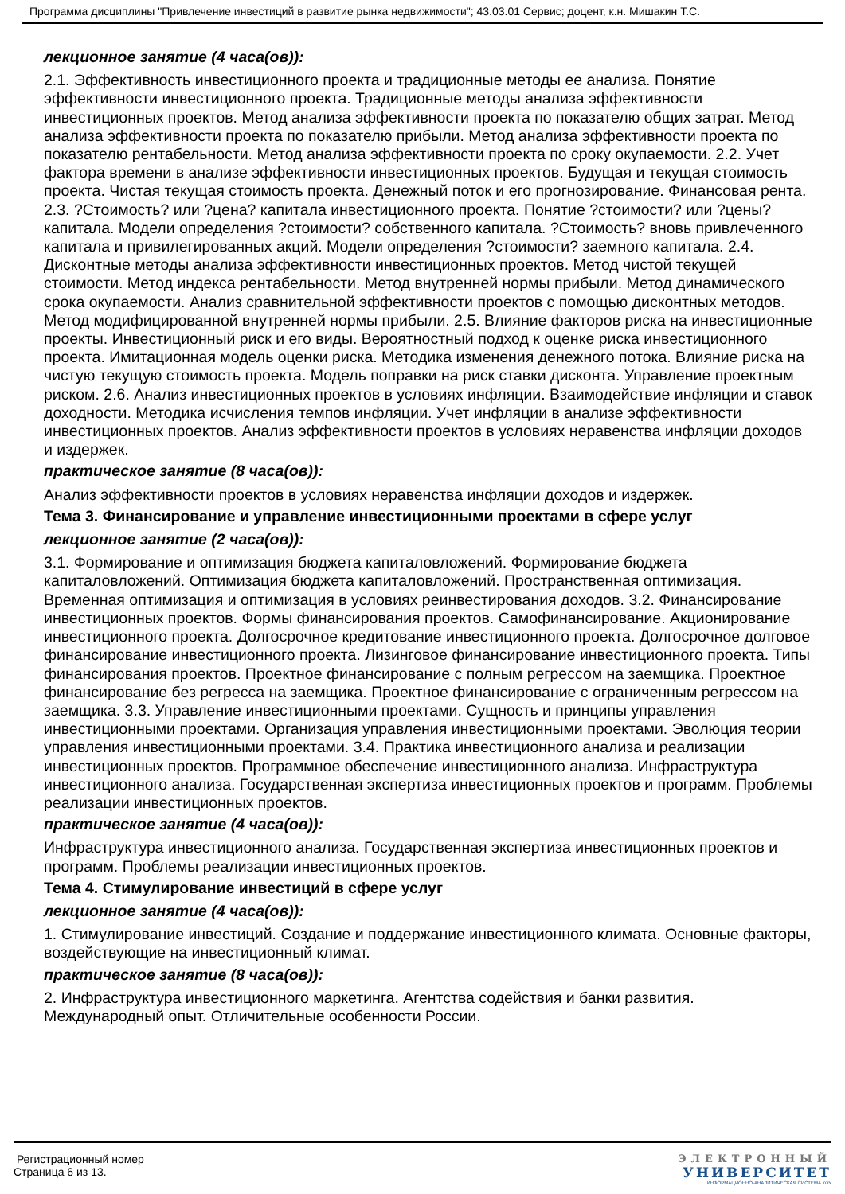Программа дисциплины "Привлечение инвестиций в развитие рынка недвижимости"; 43.03.01 Сервис; доцент, к.н. Мишакин Т.С.
лекционное занятие (4 часа(ов)):
2.1. Эффективность инвестиционного проекта и традиционные методы ее анализа. Понятие эффективности инвестиционного проекта. Традиционные методы анализа эффективности инвестиционных проектов. Метод анализа эффективности проекта по показателю общих затрат. Метод анализа эффективности проекта по показателю прибыли. Метод анализа эффективности проекта по показателю рентабельности. Метод анализа эффективности проекта по сроку окупаемости. 2.2. Учет фактора времени в анализе эффективности инвестиционных проектов. Будущая и текущая стоимость проекта. Чистая текущая стоимость проекта. Денежный поток и его прогнозирование. Финансовая рента. 2.3. ?Стоимость? или ?цена? капитала инвестиционного проекта. Понятие ?стоимости? или ?цены? капитала. Модели определения ?стоимости? собственного капитала. ?Стоимость? вновь привлеченного капитала и привилегированных акций. Модели определения ?стоимости? заемного капитала. 2.4. Дисконтные методы анализа эффективности инвестиционных проектов. Метод чистой текущей стоимости. Метод индекса рентабельности. Метод внутренней нормы прибыли. Метод динамического срока окупаемости. Анализ сравнительной эффективности проектов с помощью дисконтных методов. Метод модифицированной внутренней нормы прибыли. 2.5. Влияние факторов риска на инвестиционные проекты. Инвестиционный риск и его виды. Вероятностный подход к оценке риска инвестиционного проекта. Имитационная модель оценки риска. Методика изменения денежного потока. Влияние риска на чистую текущую стоимость проекта. Модель поправки на риск ставки дисконта. Управление проектным риском. 2.6. Анализ инвестиционных проектов в условиях инфляции. Взаимодействие инфляции и ставок доходности. Методика исчисления темпов инфляции. Учет инфляции в анализе эффективности инвестиционных проектов. Анализ эффективности проектов в условиях неравенства инфляции доходов и издержек.
практическое занятие (8 часа(ов)):
Анализ эффективности проектов в условиях неравенства инфляции доходов и издержек.
Тема 3. Финансирование и управление инвестиционными проектами в сфере услуг
лекционное занятие (2 часа(ов)):
3.1. Формирование и оптимизация бюджета капиталовложений. Формирование бюджета капиталовложений. Оптимизация бюджета капиталовложений. Пространственная оптимизация. Временная оптимизация и оптимизация в условиях реинвестирования доходов. 3.2. Финансирование инвестиционных проектов. Формы финансирования проектов. Самофинансирование. Акционирование инвестиционного проекта. Долгосрочное кредитование инвестиционного проекта. Долгосрочное долговое финансирование инвестиционного проекта. Лизинговое финансирование инвестиционного проекта. Типы финансирования проектов. Проектное финансирование с полным регрессом на заемщика. Проектное финансирование без регресса на заемщика. Проектное финансирование с ограниченным регрессом на заемщика. 3.3. Управление инвестиционными проектами. Сущность и принципы управления инвестиционными проектами. Организация управления инвестиционными проектами. Эволюция теории управления инвестиционными проектами. 3.4. Практика инвестиционного анализа и реализации инвестиционных проектов. Программное обеспечение инвестиционного анализа. Инфраструктура инвестиционного анализа. Государственная экспертиза инвестиционных проектов и программ. Проблемы реализации инвестиционных проектов.
практическое занятие (4 часа(ов)):
Инфраструктура инвестиционного анализа. Государственная экспертиза инвестиционных проектов и программ. Проблемы реализации инвестиционных проектов.
Тема 4. Стимулирование инвестиций в сфере услуг
лекционное занятие (4 часа(ов)):
1. Стимулирование инвестиций. Создание и поддержание инвестиционного климата. Основные факторы, воздействующие на инвестиционный климат.
практическое занятие (8 часа(ов)):
2. Инфраструктура инвестиционного маркетинга. Агентства содействия и банки развития. Международный опыт. Отличительные особенности России.
Регистрационный номер
Страница 6 из 13.
ЭЛЕКТРОННЫЙ
УНИВЕРСИТЕТ
ИНФОРМАЦИОННО-АНАЛИТИЧЕСКАЯ СИСТЕМА КФУ